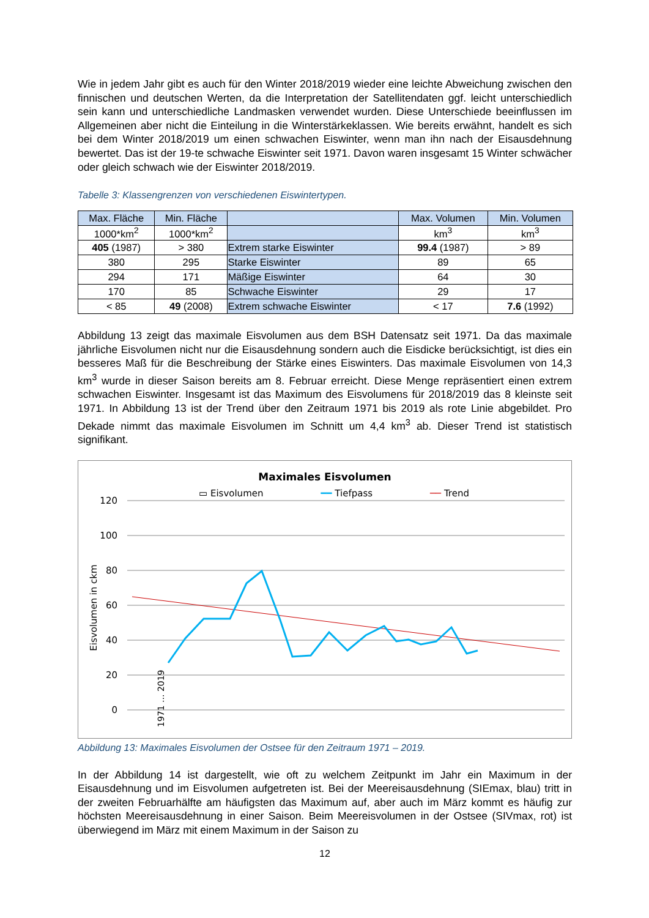Wie in jedem Jahr gibt es auch für den Winter 2018/2019 wieder eine leichte Abweichung zwischen den finnischen und deutschen Werten, da die Interpretation der Satellitendaten ggf. leicht unterschiedlich sein kann und unterschiedliche Landmasken verwendet wurden. Diese Unterschiede beeinflussen im Allgemeinen aber nicht die Einteilung in die Winterstärkeklassen. Wie bereits erwähnt, handelt es sich bei dem Winter 2018/2019 um einen schwachen Eiswinter, wenn man ihn nach der Eisausdehnung bewertet. Das ist der 19-te schwache Eiswinter seit 1971. Davon waren insgesamt 15 Winter schwächer oder gleich schwach wie der Eiswinter 2018/2019.
Tabelle 3: Klassengrenzen von verschiedenen Eiswintertypen.
| Max. Fläche | Min. Fläche | | Max. Volumen | Min. Volumen |
| 1000*km<sup>2</sup> | 1000*km<sup>2</sup> | | km<sup>3</sup> | km<sup>3</sup> |
| 405 (1987) | > 380 | Extrem starke Eiswinter | 99.4 (1987) | > 89 |
| 380 | 295 | Starke Eiswinter | 89 | 65 |
| 294 | 171 | Mäßige Eiswinter | 64 | 30 |
| 170 | 85 | Schwache Eiswinter | 29 | 17 |
| < 85 | 49 (2008) | Extrem schwache Eiswinter | < 17 | 7.6 (1992) |
Abbildung 13 zeigt das maximale Eisvolumen aus dem BSH Datensatz seit 1971. Da das maximale jährliche Eisvolumen nicht nur die Eisausdehnung sondern auch die Eisdicke berücksichtigt, ist dies ein besseres Maß für die Beschreibung der Stärke eines Eiswinters. Das maximale Eisvolumen von 14,3 km<sup>3</sup> wurde in dieser Saison bereits am 8. Februar erreicht. Diese Menge repräsentiert einen extrem schwachen Eiswinter. Insgesamt ist das Maximum des Eisvolumens für 2018/2019 das 8 kleinste seit 1971. In Abbildung 13 ist der Trend über den Zeitraum 1971 bis 2019 als rote Linie abgebildet. Pro Dekade nimmt das maximale Eisvolumen im Schnitt um 4,4 km<sup>3</sup> ab. Dieser Trend ist statistisch signifikant.
Maximales Eisvolumen
▭ Eisvolumen ━━ Tiefpass ── Trend
120
100
80
60
40
20
0
Eisvolumen in ckm
1971 ... 2019
Abbildung 13: Maximales Eisvolumen der Ostsee für den Zeitraum 1971 – 2019.
In der Abbildung 14 ist dargestellt, wie oft zu welchem Zeitpunkt im Jahr ein Maximum in der Eisausdehnung und im Eisvolumen aufgetreten ist. Bei der Meereisausdehnung (SIEmax, blau) tritt in der zweiten Februarhälfte am häufigsten das Maximum auf, aber auch im März kommt es häufig zur höchsten Meereisausdehnung in einer Saison. Beim Meereisvolumen in der Ostsee (SIVmax, rot) ist überwiegend im März mit einem Maximum in der Saison zu
12